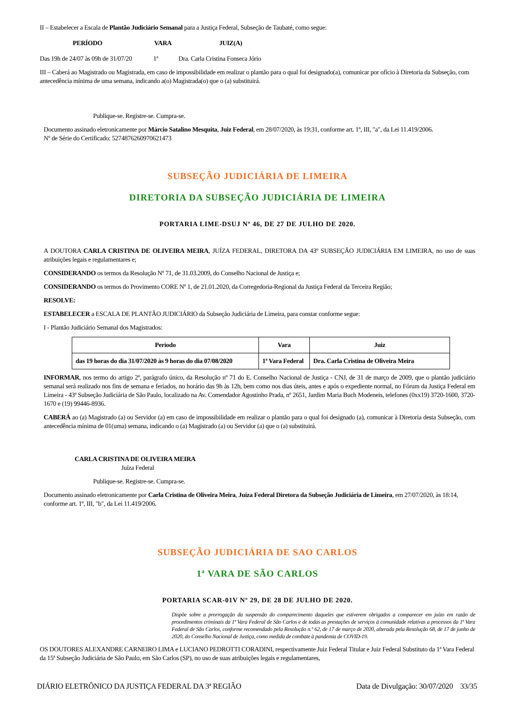II – Estabelecer a Escala de Plantão Judiciário Semanal para a Justiça Federal, Subseção de Taubaté, como segue:
PERÍODO VARA JUIZ(A)
Das 19h de 24/07 às 09h de 31/07/20 1ª Dra. Carla Cristina Fonseca Jório
III – Caberá ao Magistrado ou Magistrada, em caso de impossibilidade em realizar o plantão para o qual foi designado(a), comunicar por ofício à Diretoria da Subseção, com antecedência mínima de uma semana, indicando a(o) Magistrada(o) que o (a) substituirá.
Publique-se. Registre-se. Cumpra-se.
Documento assinado eletronicamente por Márcio Satalino Mesquita, Juiz Federal, em 28/07/2020, às 19:31, conforme art. 1º, III, "a", da Lei 11.419/2006.
Nº de Série do Certificado: 5274876260970621473
SUBSEÇÃO JUDICIÁRIA DE LIMEIRA
DIRETORIA DA SUBSEÇÃO JUDICIÁRIA DE LIMEIRA
PORTARIA LIME-DSUJ Nº 46, DE 27 DE JULHO DE 2020.
A DOUTORA CARLA CRISTINA DE OLIVEIRA MEIRA, JUÍZA FEDERAL, DIRETORA DA 43º SUBSEÇÃO JUDICIÁRIA EM LIMEIRA, no uso de suas atribuições legais e regulamentares e;
CONSIDERANDO os termos da Resolução Nº 71, de 31.03.2009, do Conselho Nacional de Justiça e;
CONSIDERANDO os termos do Provimento CORE Nº 1, de 21.01.2020, da Corregedoria-Regional da Justiça Federal da Terceira Região;
RESOLVE:
ESTABELECER a ESCALA DE PLANTÃO JUDICIÁRIO da Subseção Judiciária de Limeira, para constar conforme segue:
I - Plantão Judiciário Semanal dos Magistrados:
| Período | Vara | Juiz |
| --- | --- | --- |
| das 19 horas do dia 31/07/2020 às 9 horas do dia 07/08/2020 | 1ª Vara Federal | Dra. Carla Cristina de Oliveira Meira |
INFORMAR, nos termo do artigo 2º, parágrafo único, da Resolução nº 71 do E. Conselho Nacional de Justiça - CNJ, de 31 de março de 2009, que o plantão judiciário semanal será realizado nos fins de semana e feriados, no horário das 9h às 12h, bem como nos dias úteis, antes e após o expediente normal, no Fórum da Justiça Federal em Limeira - 43ª Subseção Judiciária de São Paulo, localizado na Av. Comendador Agostinho Prada, nº 2651, Jardim Maria Buch Modeneis, telefones (0xx19) 3720-1600, 3720-1670 e (19) 99446-8936.
CABERÁ ao (a) Magistrado (a) ou Servidor (a) em caso de impossibilidade em realizar o plantão para o qual foi designado (a), comunicar à Diretoria desta Subseção, com antecedência mínima de 01(uma) semana, indicando o (a) Magistrado (a) ou Servidor (a) que o (a) substituirá.
CARLA CRISTINA DE OLIVEIRA MEIRA
Juíza Federal
Publique-se. Registre-se. Cumpra-se.
Documento assinado eletronicamente por Carla Cristina de Oliveira Meira, Juíza Federal Diretora da Subseção Judiciária de Limeira, em 27/07/2020, às 18:14, conforme art. 1º, III, "b", da Lei 11.419/2006.
SUBSEÇÃO JUDICIÁRIA DE SAO CARLOS
1ª VARA DE SÃO CARLOS
PORTARIA SCAR-01V Nº 29, DE 28 DE JULHO DE 2020.
Dispõe sobre a prorrogação da suspensão do comparecimento daqueles que estiverem obrigados a comparecer em juízo em razão de procedimentos criminais da 1ª Vara Federal de São Carlos e de todas as prestações de serviços à comunidade relativas a processos da 1ª Vara Federal de São Carlos, conforme recomendado pela Resolução n.º 62, de 17 de março de 2020, alterada pela Resolução 68, de 17 de junho de 2020, do Conselho Nacional de Justiça, como medida de combate à pandemia de COVID-19.
OS DOUTORES ALEXANDRE CARNEIRO LIMA e LUCIANO PEDROTTI CORADINI, respectivamente Juiz Federal Titular e Juiz Federal Substituto da 1ª Vara Federal da 15ª Subseção Judiciária de São Paulo, em São Carlos (SP), no uso de suas atribuições legais e regulamentares,
DIÁRIO ELETRÔNICO DA JUSTIÇA FEDERAL DA 3ª REGIÃO Data de Divulgação: 30/07/2020 33/35